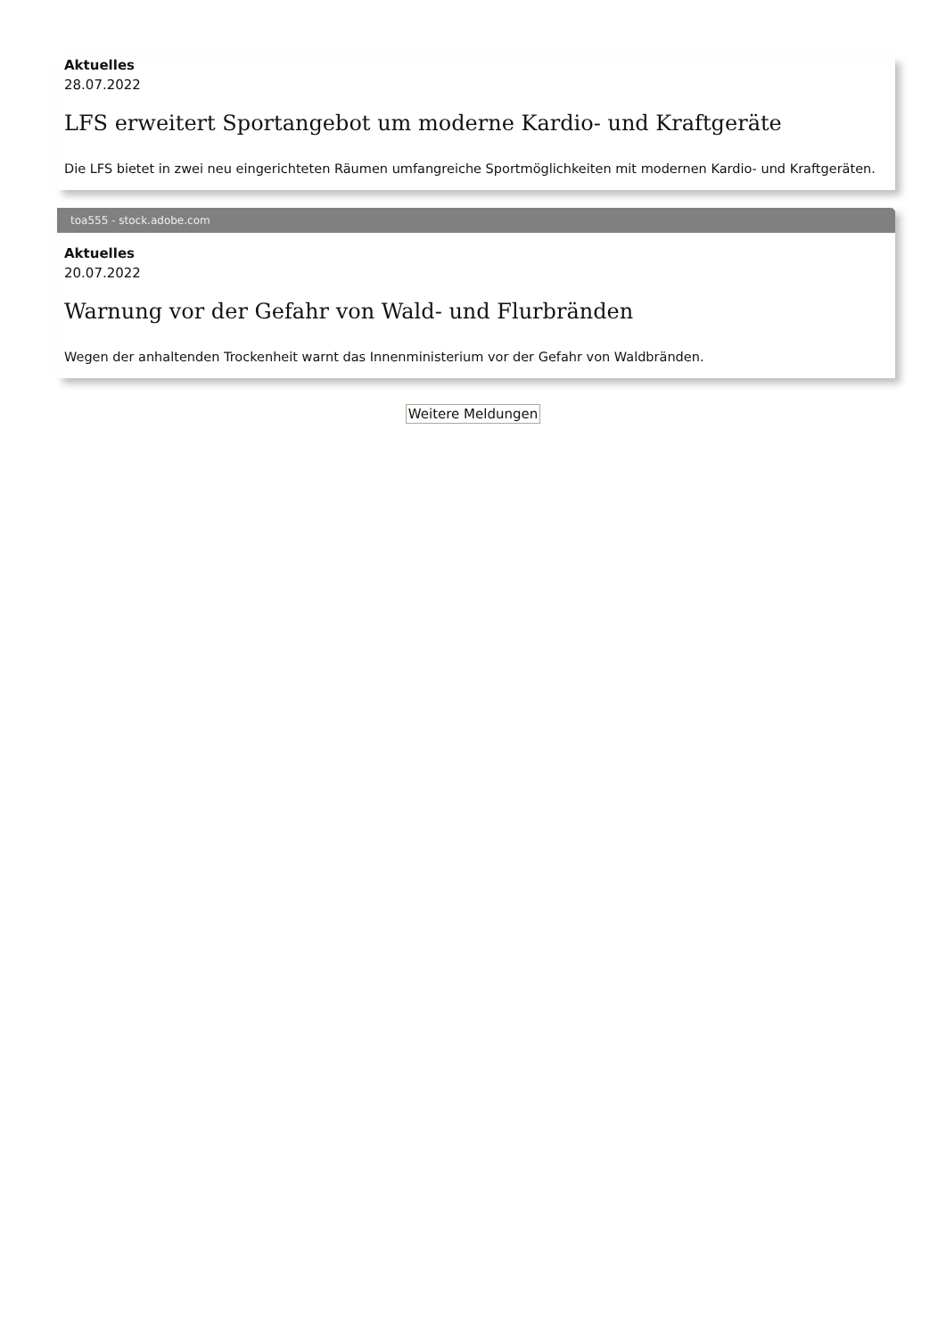Aktuelles
28.07.2022
LFS erweitert Sportangebot um moderne Kardio- und Kraftgeräte
Die LFS bietet in zwei neu eingerichteten Räumen umfangreiche Sportmöglichkeiten mit modernen Kardio- und Kraftgeräten.
toa555 - stock.adobe.com
Aktuelles
20.07.2022
Warnung vor der Gefahr von Wald- und Flurbränden
Wegen der anhaltenden Trockenheit warnt das Innenministerium vor der Gefahr von Waldbränden.
Weitere Meldungen